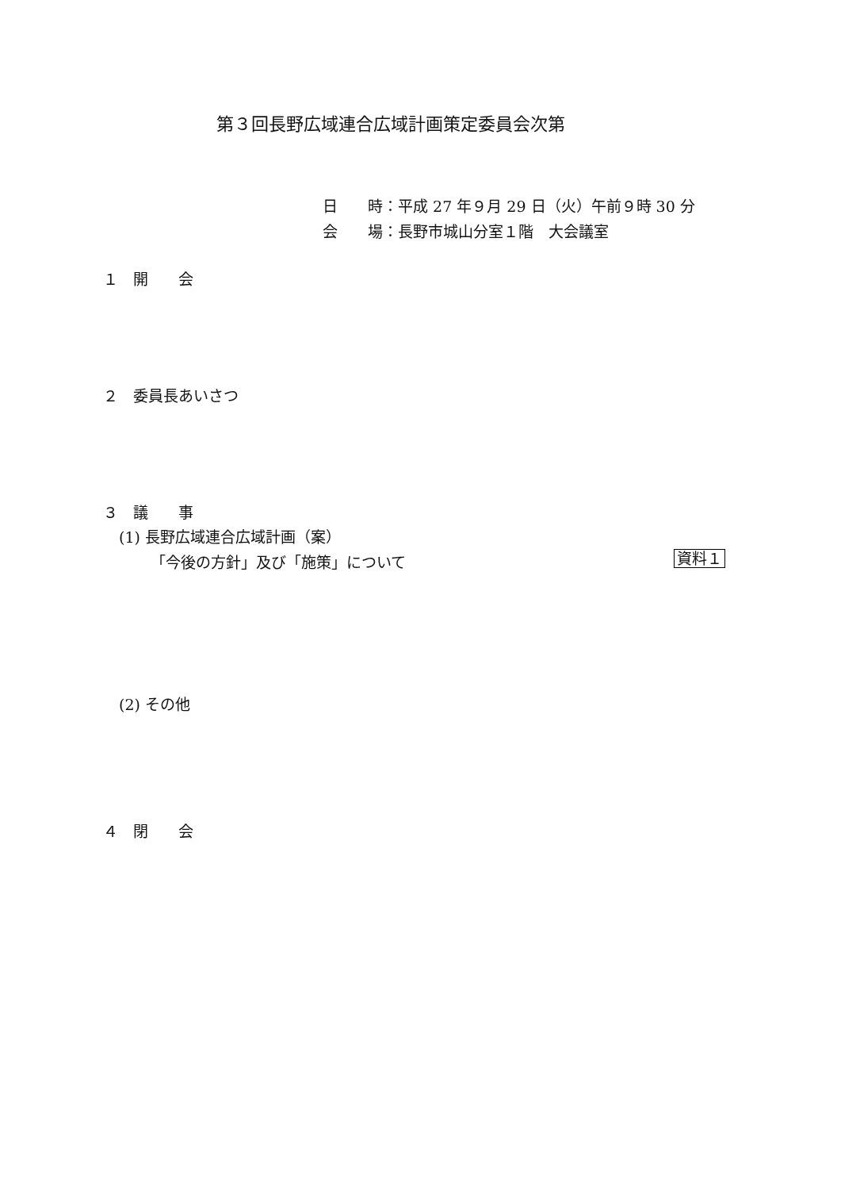第３回長野広域連合広域計画策定委員会次第
日　　時：平成 27 年９月 29 日（火）午前９時 30 分
会　　場：長野市城山分室１階　大会議室
１　開　　会
２　委員長あいさつ
３　議　　事
(1) 長野広域連合広域計画（案）
「今後の方針」及び「施策」について 資料１
(2) その他
４　閉　　会